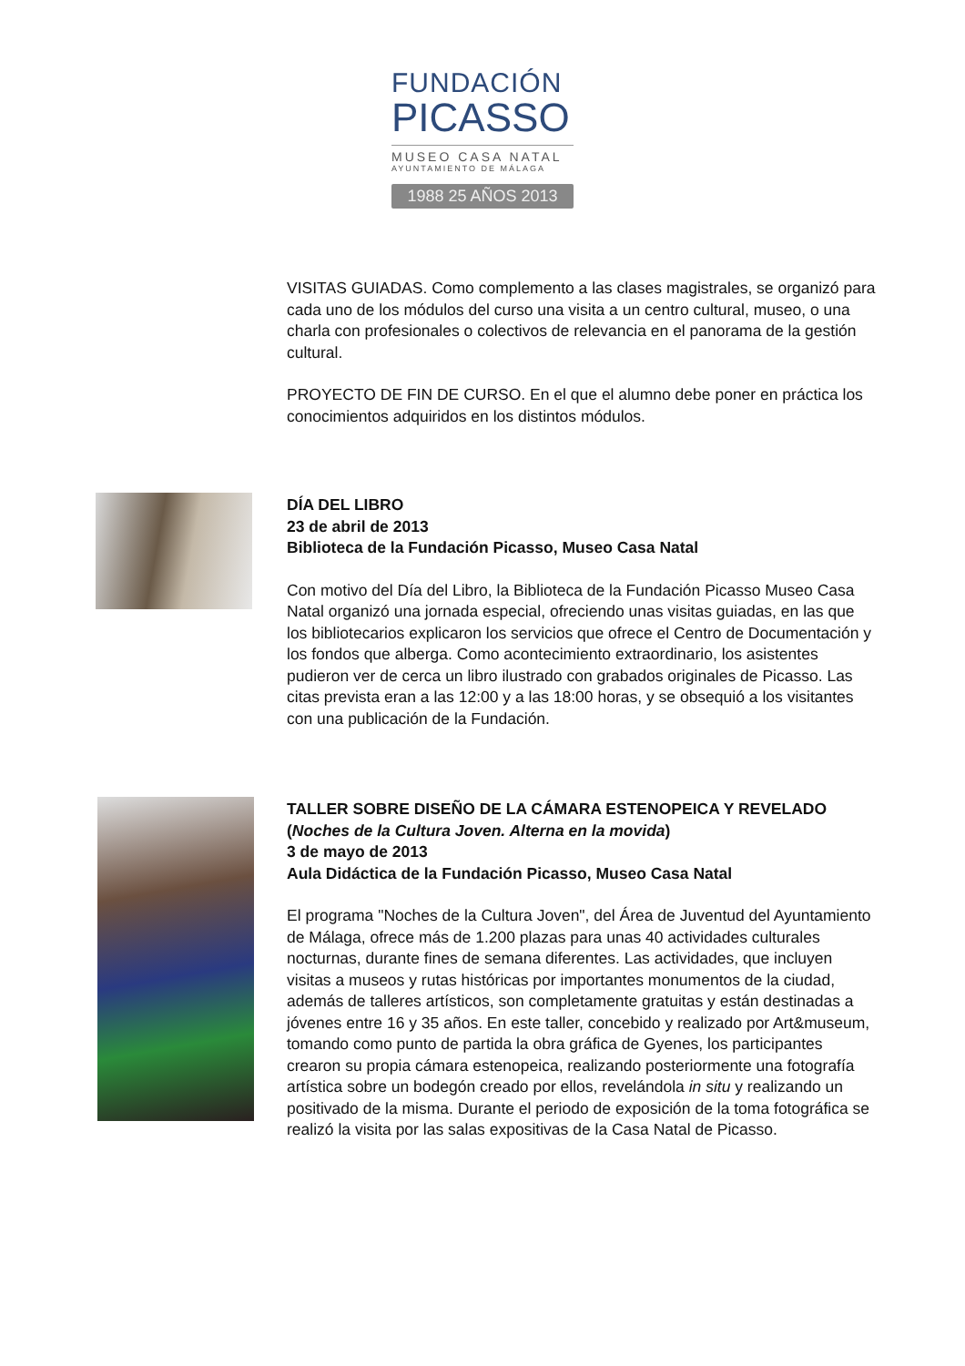FUNDACIÓN
PICASSO
MUSEO CASA NATAL
AYUNTAMIENTO DE MÁLAGA
1988 25 AÑOS 2013
VISITAS GUIADAS. Como complemento a las clases magistrales, se organizó para cada uno de los módulos del curso una visita a un centro cultural, museo, o una charla con profesionales o colectivos de relevancia en el panorama de la gestión cultural.
PROYECTO DE FIN DE CURSO. En el que el alumno debe poner en práctica los conocimientos adquiridos en los distintos módulos.
DÍA DEL LIBRO
23 de abril de 2013
Biblioteca de la Fundación Picasso, Museo Casa Natal
Con motivo del Día del Libro, la Biblioteca de la Fundación Picasso Museo Casa Natal organizó una jornada especial, ofreciendo unas visitas guiadas, en las que los bibliotecarios explicaron los servicios que ofrece el Centro de Documentación y los fondos que alberga. Como acontecimiento extraordinario, los asistentes pudieron ver de cerca un libro ilustrado con grabados originales de Picasso. Las citas prevista eran a las 12:00 y a las 18:00 horas, y se obsequió a los visitantes con una publicación de la Fundación.
TALLER SOBRE DISEÑO DE LA CÁMARA ESTENOPEICA Y REVELADO
(Noches de la Cultura Joven. Alterna en la movida)
3 de mayo de 2013
Aula Didáctica de la Fundación Picasso, Museo Casa Natal
El programa "Noches de la Cultura Joven", del Área de Juventud del Ayuntamiento de Málaga, ofrece más de 1.200 plazas para unas 40 actividades culturales nocturnas, durante fines de semana diferentes. Las actividades, que incluyen visitas a museos y rutas históricas por importantes monumentos de la ciudad, además de talleres artísticos, son completamente gratuitas y están destinadas a jóvenes entre 16 y 35 años. En este taller, concebido y realizado por Art&museum, tomando como punto de partida la obra gráfica de Gyenes, los participantes crearon su propia cámara estenopeica, realizando posteriormente una fotografía artística sobre un bodegón creado por ellos, revelándola in situ y realizando un positivado de la misma. Durante el periodo de exposición de la toma fotográfica se realizó la visita por las salas expositivas de la Casa Natal de Picasso.